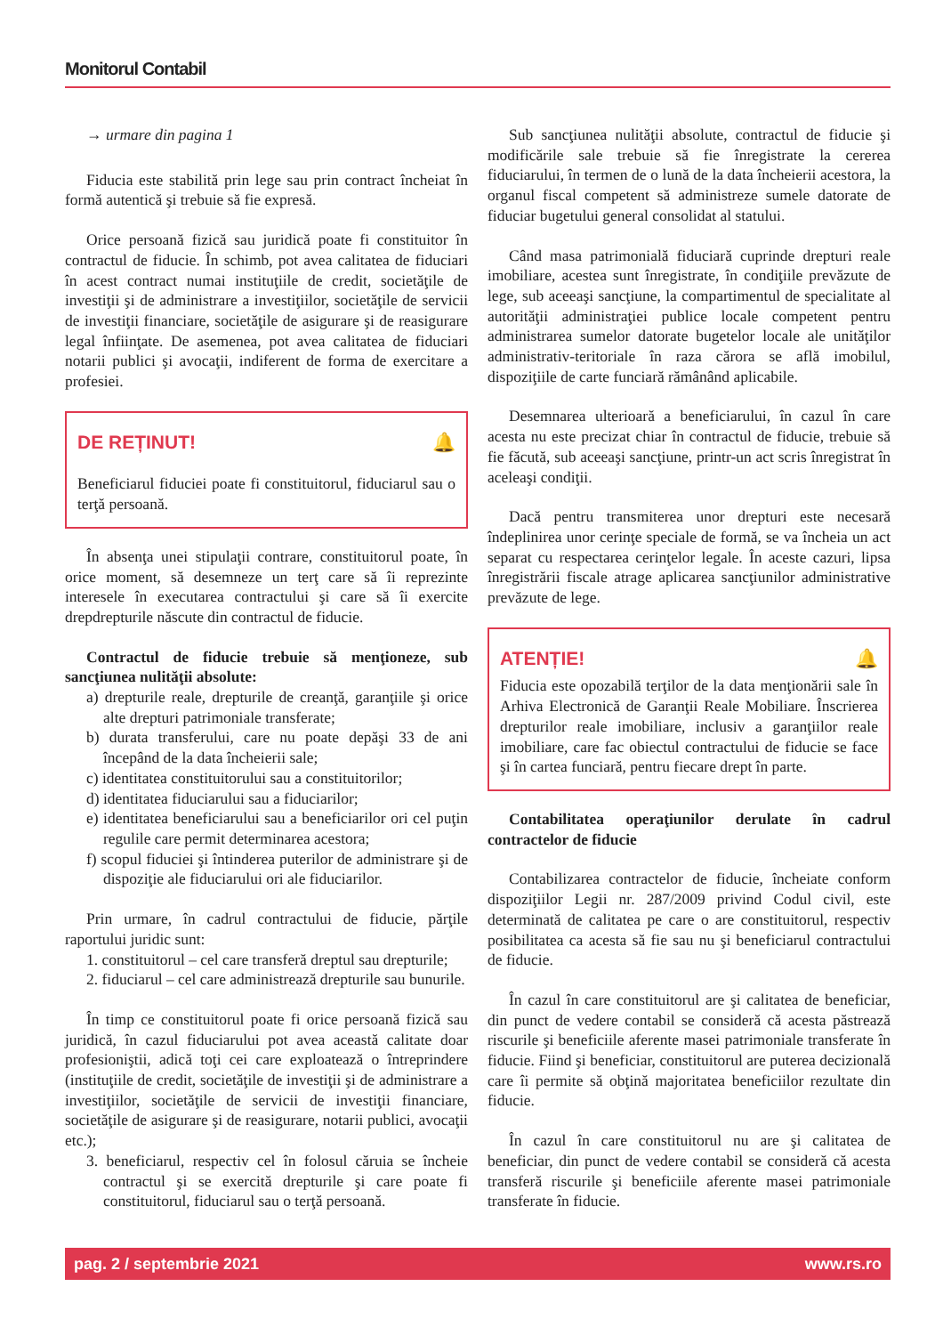Monitorul Contabil
→ urmare din pagina 1
Fiducia este stabilită prin lege sau prin contract încheiat în formă autentică şi trebuie să fie expresă.
Orice persoană fizică sau juridică poate fi constituitor în contractul de fiducie. În schimb, pot avea calitatea de fiduciari în acest contract numai instituţiile de credit, societăţile de investiţii şi de administrare a investiţiilor, societăţile de servicii de investiţii financiare, societăţile de asigurare şi de reasigurare legal înfiinţate. De asemenea, pot avea calitatea de fiduciari notarii publici şi avocaţii, indiferent de forma de exercitare a profesiei.
DE REȚINUT! 🔔
Beneficiarul fiduciei poate fi constituitorul, fiduciarul sau o terţă persoană.
În absenţa unei stipulaţii contrare, constituitorul poate, în orice moment, să desemneze un terţ care să îi reprezinte interesele în executarea contractului şi care să îi exercite drepdrepturile născute din contractul de fiducie.
Contractul de fiducie trebuie să menţioneze, sub sancţiunea nulităţii absolute:
a) drepturile reale, drepturile de creanţă, garanţiile şi orice alte drepturi patrimoniale transferate;
b) durata transferului, care nu poate depăşi 33 de ani începând de la data încheierii sale;
c) identitatea constituitorului sau a constituitorilor;
d) identitatea fiduciarului sau a fiduciarilor;
e) identitatea beneficiarului sau a beneficiarilor ori cel puţin regulile care permit determinarea acestora;
f) scopul fiduciei şi întinderea puterilor de administrare şi de dispoziţie ale fiduciarului ori ale fiduciarilor.
Prin urmare, în cadrul contractului de fiducie, părţile raportului juridic sunt:
1. constituitorul – cel care transferă dreptul sau drepturile;
2. fiduciarul – cel care administrează drepturile sau bunurile.
În timp ce constituitorul poate fi orice persoană fizică sau juridică, în cazul fiduciarului pot avea această calitate doar profesioniştii, adică toţi cei care exploatează o întreprindere (instituţiile de credit, societăţile de investiţii şi de administrare a investiţiilor, societăţile de servicii de investiţii financiare, societăţile de asigurare şi de reasigurare, notarii publici, avocaţii etc.);
3. beneficiarul, respectiv cel în folosul căruia se încheie contractul şi se exercită drepturile şi care poate fi constituitorul, fiduciarul sau o terţă persoană.
Sub sancţiunea nulităţii absolute, contractul de fiducie şi modificările sale trebuie să fie înregistrate la cererea fiduciarului, în termen de o lună de la data încheierii acestora, la organul fiscal competent să administreze sumele datorate de fiduciar bugetului general consolidat al statului.
Când masa patrimonială fiduciară cuprinde drepturi reale imobiliare, acestea sunt înregistrate, în condiţiile prevăzute de lege, sub aceeaşi sancţiune, la compartimentul de specialitate al autorităţii administraţiei publice locale competent pentru administrarea sumelor datorate bugetelor locale ale unităţilor administrativ-teritoriale în raza cărora se află imobilul, dispoziţiile de carte funciară rămânând aplicabile.
Desemnarea ulterioară a beneficiarului, în cazul în care acesta nu este precizat chiar în contractul de fiducie, trebuie să fie făcută, sub aceeaşi sancţiune, printr-un act scris înregistrat în aceleaşi condiţii.
Dacă pentru transmiterea unor drepturi este necesară îndeplinirea unor cerinţe speciale de formă, se va încheia un act separat cu respectarea cerinţelor legale. În aceste cazuri, lipsa înregistrării fiscale atrage aplicarea sancţiunilor administrative prevăzute de lege.
ATENȚIE! 🔔
Fiducia este opozabilă terţilor de la data menţionării sale în Arhiva Electronică de Garanţii Reale Mobiliare. Înscrierea drepturilor reale imobiliare, inclusiv a garanţiilor reale imobiliare, care fac obiectul contractului de fiducie se face şi în cartea funciară, pentru fiecare drept în parte.
Contabilitatea operaţiunilor derulate în cadrul contractelor de fiducie
Contabilizarea contractelor de fiducie, încheiate conform dispoziţiilor Legii nr. 287/2009 privind Codul civil, este determinată de calitatea pe care o are constituitorul, respectiv posibilitatea ca acesta să fie sau nu şi beneficiarul contractului de fiducie.
În cazul în care constituitorul are şi calitatea de beneficiar, din punct de vedere contabil se consideră că acesta păstrează riscurile şi beneficiile aferente masei patrimoniale transferate în fiducie. Fiind şi beneficiar, constituitorul are puterea decizională care îi permite să obţină majoritatea beneficiilor rezultate din fiducie.
În cazul în care constituitorul nu are şi calitatea de beneficiar, din punct de vedere contabil se consideră că acesta transferă riscurile şi beneficiile aferente masei patrimoniale transferate în fiducie.
pag. 2 / septembrie 2021 www.rs.ro